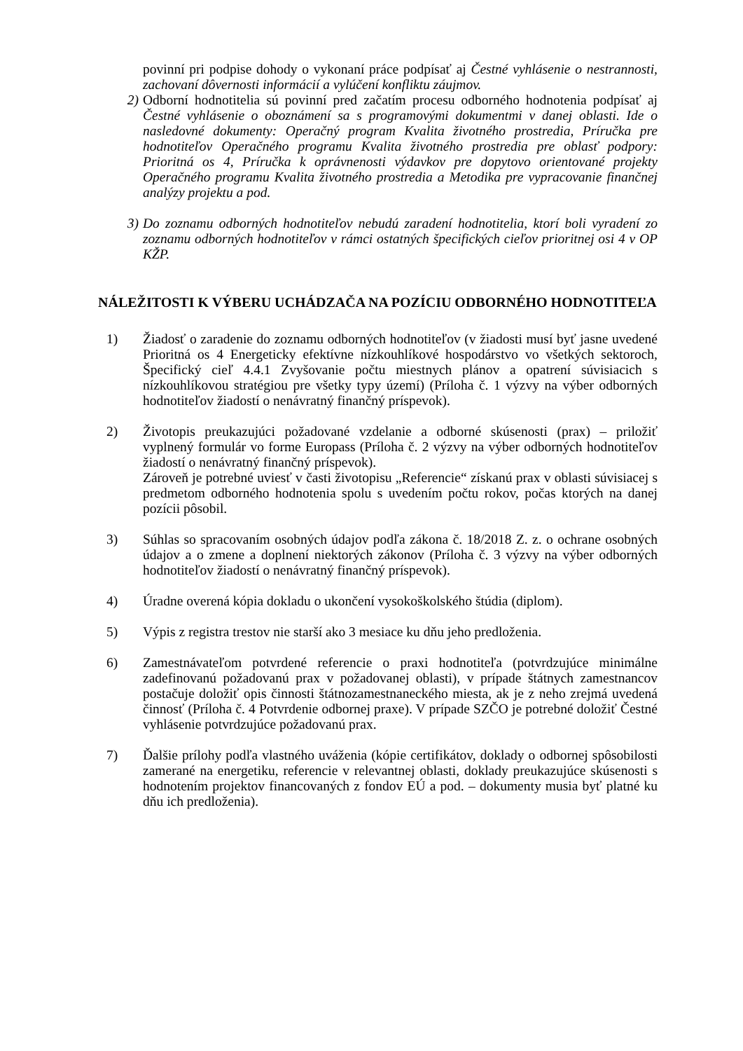povinní pri podpise dohody o vykonaní práce podpísať aj Čestné vyhlásenie o nestrannosti, zachovaní dôvernosti informácií a vylúčení konfliktu záujmov.
2) Odborní hodnotitelia sú povinní pred začatím procesu odborného hodnotenia podpísať aj Čestné vyhlásenie o oboznámení sa s programovými dokumentmi v danej oblasti. Ide o nasledovné dokumenty: Operačný program Kvalita životného prostredia, Príručka pre hodnotiteľov Operačného programu Kvalita životného prostredia pre oblasť podpory: Prioritná os 4, Príručka k oprávnenosti výdavkov pre dopytovo orientované projekty Operačného programu Kvalita životného prostredia a Metodika pre vypracovanie finančnej analýzy projektu a pod.
3) Do zoznamu odborných hodnotiteľov nebudú zaradení hodnotitelia, ktorí boli vyradení zo zoznamu odborných hodnotiteľov v rámci ostatných špecifických cieľov prioritnej osi 4 v OP KŽP.
NÁLEŽITOSTI K VÝBERU UCHÁDZAČA NA POZÍCIU ODBORNÉHO HODNOTITEĽA
1) Žiadosť o zaradenie do zoznamu odborných hodnotiteľov (v žiadosti musí byť jasne uvedené Prioritná os 4 Energeticky efektívne nízkouhlíkové hospodárstvo vo všetkých sektoroch, Špecifický cieľ 4.4.1 Zvyšovanie počtu miestnych plánov a opatrení súvisiacich s nízkouhlíkovou stratégiou pre všetky typy území) (Príloha č. 1 výzvy na výber odborných hodnotiteľov žiadostí o nenávratný finančný príspevok).
2) Životopis preukazujúci požadované vzdelanie a odborné skúsenosti (prax) – priložiť vyplnený formulár vo forme Europass (Príloha č. 2 výzvy na výber odborných hodnotiteľov žiadostí o nenávratný finančný príspevok).
Zároveň je potrebné uviesť v časti životopisu „Referencie“ získanú prax v oblasti súvisiacej s predmetom odborného hodnotenia spolu s uvedením počtu rokov, počas ktorých na danej pozícii pôsobil.
3) Súhlas so spracovaním osobných údajov podľa zákona č. 18/2018 Z. z. o ochrane osobných údajov a o zmene a doplnení niektorých zákonov (Príloha č. 3 výzvy na výber odborných hodnotiteľov žiadostí o nenávratný finančný príspevok).
4) Úradne overená kópia dokladu o ukončení vysokoškolského štúdia (diplom).
5) Výpis z registra trestov nie starší ako 3 mesiace ku dňu jeho predloženia.
6) Zamestnávateľom potvrdené referencie o praxi hodnotiteľa (potvrdzujúce minimálne zadefinovanú požadovanú prax v požadovanej oblasti), v prípade štátnych zamestnancov postačuje doložiť opis činnosti štátnozamestnaneckého miesta, ak je z neho zrejmá uvedená činnosť (Príloha č. 4 Potvrdenie odbornej praxe). V prípade SZČO je potrebné doložiť Čestné vyhlásenie potvrdzujúce požadovanú prax.
7) Ďalšie prílohy podľa vlastného uváženia (kópie certifikátov, doklady o odbornej spôsobilosti zamerané na energetiku, referencie v relevantnej oblasti, doklady preukazujúce skúsenosti s hodnotením projektov financovaných z fondov EÚ a pod. – dokumenty musia byť platné ku dňu ich predloženia).